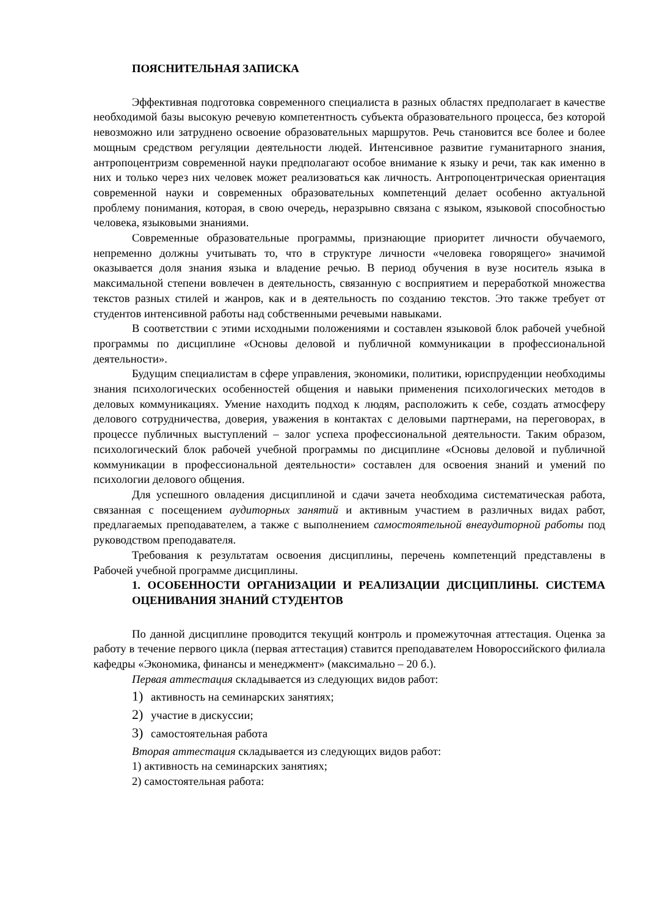ПОЯСНИТЕЛЬНАЯ ЗАПИСКА
Эффективная подготовка современного специалиста в разных областях предполагает в качестве необходимой базы высокую речевую компетентность субъекта образовательного процесса, без которой невозможно или затруднено освоение образовательных маршрутов. Речь становится все более и более мощным средством регуляции деятельности людей. Интенсивное развитие гуманитарного знания, антропоцентризм современной науки предполагают особое внимание к языку и речи, так как именно в них и только через них человек может реализоваться как личность. Антропоцентрическая ориентация современной науки и современных образовательных компетенций делает особенно актуальной проблему понимания, которая, в свою очередь, неразрывно связана с языком, языковой способностью человека, языковыми знаниями.
Современные образовательные программы, признающие приоритет личности обучаемого, непременно должны учитывать то, что в структуре личности «человека говорящего» значимой оказывается доля знания языка и владение речью. В период обучения в вузе носитель языка в максимальной степени вовлечен в деятельность, связанную с восприятием и переработкой множества текстов разных стилей и жанров, как и в деятельность по созданию текстов. Это также требует от студентов интенсивной работы над собственными речевыми навыками.
В соответствии с этими исходными положениями и составлен языковой блок рабочей учебной программы по дисциплине «Основы деловой и публичной коммуникации в профессиональной деятельности».
Будущим специалистам в сфере управления, экономики, политики, юриспруденции необходимы знания психологических особенностей общения и навыки применения психологических методов в деловых коммуникациях. Умение находить подход к людям, расположить к себе, создать атмосферу делового сотрудничества, доверия, уважения в контактах с деловыми партнерами, на переговорах, в процессе публичных выступлений – залог успеха профессиональной деятельности. Таким образом, психологический блок рабочей учебной программы по дисциплине «Основы деловой и публичной коммуникации в профессиональной деятельности» составлен для освоения знаний и умений по психологии делового общения.
Для успешного овладения дисциплиной и сдачи зачета необходима систематическая работа, связанная с посещением аудиторных занятий и активным участием в различных видах работ, предлагаемых преподавателем, а также с выполнением самостоятельной внеаудиторной работы под руководством преподавателя.
Требования к результатам освоения дисциплины, перечень компетенций представлены в Рабочей учебной программе дисциплины.
1. ОСОБЕННОСТИ ОРГАНИЗАЦИИ И РЕАЛИЗАЦИИ ДИСЦИПЛИНЫ. СИСТЕМА ОЦЕНИВАНИЯ ЗНАНИЙ СТУДЕНТОВ
По данной дисциплине проводится текущий контроль и промежуточная аттестация. Оценка за работу в течение первого цикла (первая аттестация) ставится преподавателем Новороссийского филиала кафедры «Экономика, финансы и менеджмент» (максимально – 20 б.).
Первая аттестация складывается из следующих видов работ:
1) активность на семинарских занятиях;
2) участие в дискуссии;
3) самостоятельная работа
Вторая аттестация складывается из следующих видов работ:
1) активность на семинарских занятиях;
2) самостоятельная работа: